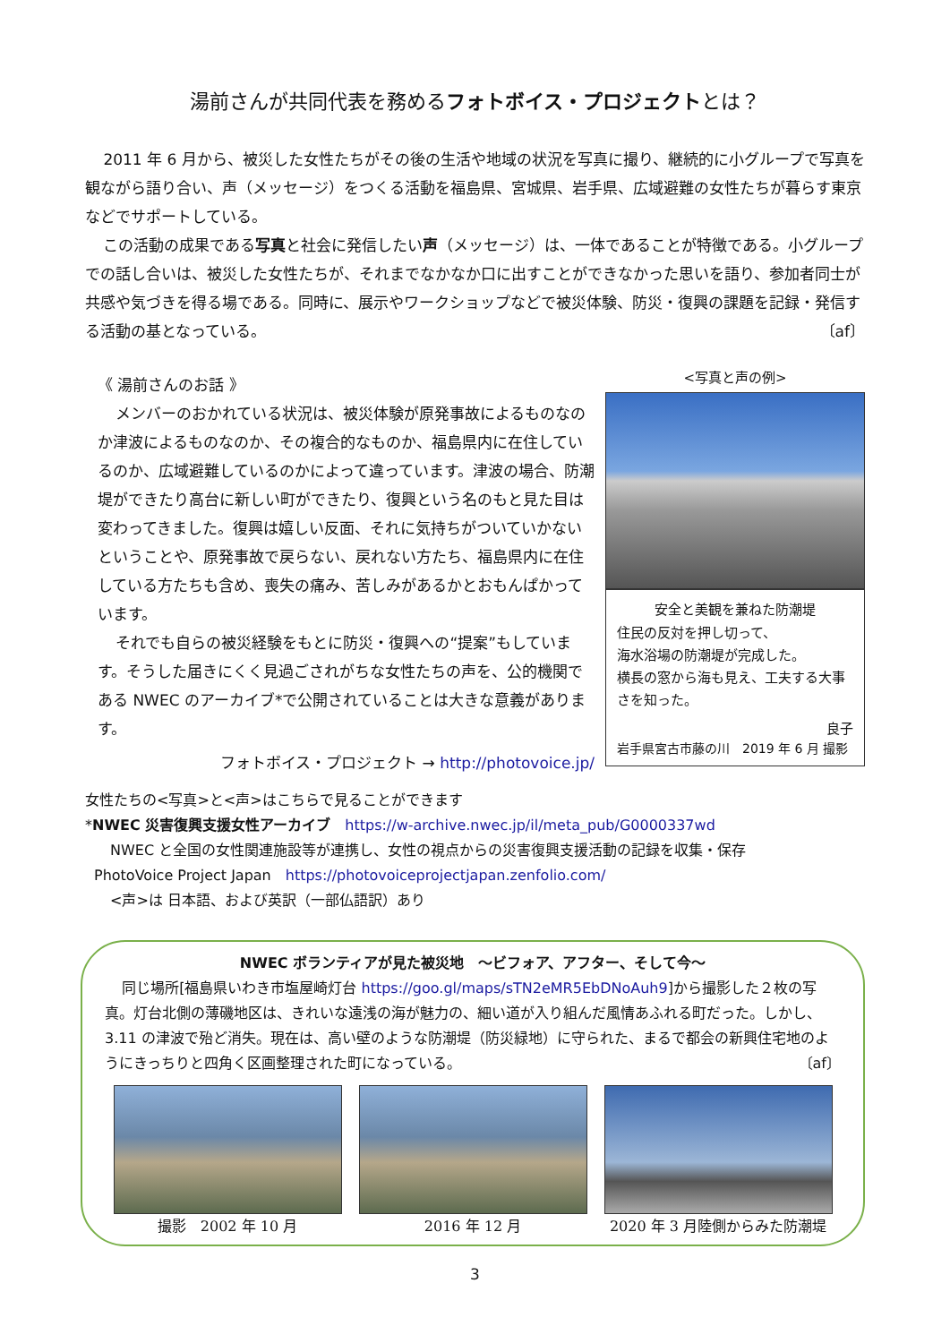湯前さんが共同代表を務めるフォトボイス・プロジェクトとは？
2011 年 6 月から、被災した女性たちがその後の生活や地域の状況を写真に撮り、継続的に小グループで写真を観ながら語り合い、声（メッセージ）をつくる活動を福島県、宮城県、岩手県、広域避難の女性たちが暮らす東京などでサポートしている。
この活動の成果である写真と社会に発信したい声（メッセージ）は、一体であることが特徴である。小グループでの話し合いは、被災した女性たちが、それまでなかなか口に出すことができなかった思いを語り、参加者同士が共感や気づきを得る場である。同時に、展示やワークショップなどで被災体験、防災・復興の課題を記録・発信する活動の基となっている。 〔af〕
《 湯前さんのお話 》
メンバーのおかれている状況は、被災体験が原発事故によるものなのか津波によるものなのか、その複合的なものか、福島県内に在住しているのか、広域避難しているのかによって違っています。津波の場合、防潮堤ができたり高台に新しい町ができたり、復興という名のもと見た目は変わってきました。復興は嬉しい反面、それに気持ちがついていかないということや、原発事故で戻らない、戻れない方たち、福島県内に在住している方たちも含め、喪失の痛み、苦しみがあるかとおもんぱかっています。
それでも自らの被災経験をもとに防災・復興への“提案”もしています。そうした届きにくく見過ごされがちな女性たちの声を、公的機関である NWEC のアーカイブ*で公開されていることは大きな意義があります。
フォトボイス・プロジェクト → http://photovoice.jp/
<写真と声の例>
安全と美観を兼ねた防潮堤
住民の反対を押し切って、
海水浴場の防潮堤が完成した。
横長の窓から海も見え、工夫する大事さを知った。
良子
岩手県宮古市藤の川　2019 年 6 月 撮影
女性たちの<写真>と<声>はこちらで見ることができます
*NWEC 災害復興支援女性アーカイブ　https://w-archive.nwec.jp/il/meta_pub/G0000337wd
NWEC と全国の女性関連施設等が連携し、女性の視点からの災害復興支援活動の記録を収集・保存
PhotoVoice Project Japan　https://photovoiceprojectjapan.zenfolio.com/
<声>は 日本語、および英訳（一部仏語訳）あり
NWEC ボランティアが見た被災地　～ビフォア、アフター、そして今～
同じ場所[福島県いわき市塩屋崎灯台 https://goo.gl/maps/sTN2eMR5EbDNoAuh9]から撮影した２枚の写真。灯台北側の薄磯地区は、きれいな遠浅の海が魅力の、細い道が入り組んだ風情あふれる町だった。しかし、3.11 の津波で殆ど消失。現在は、高い壁のような防潮堤（防災緑地）に守られた、まるで都会の新興住宅地のようにきっちりと四角く区画整理された町になっている。 〔af〕
撮影　2002 年 10 月 2016 年 12 月 2020 年 3 月陸側からみた防潮堤
3